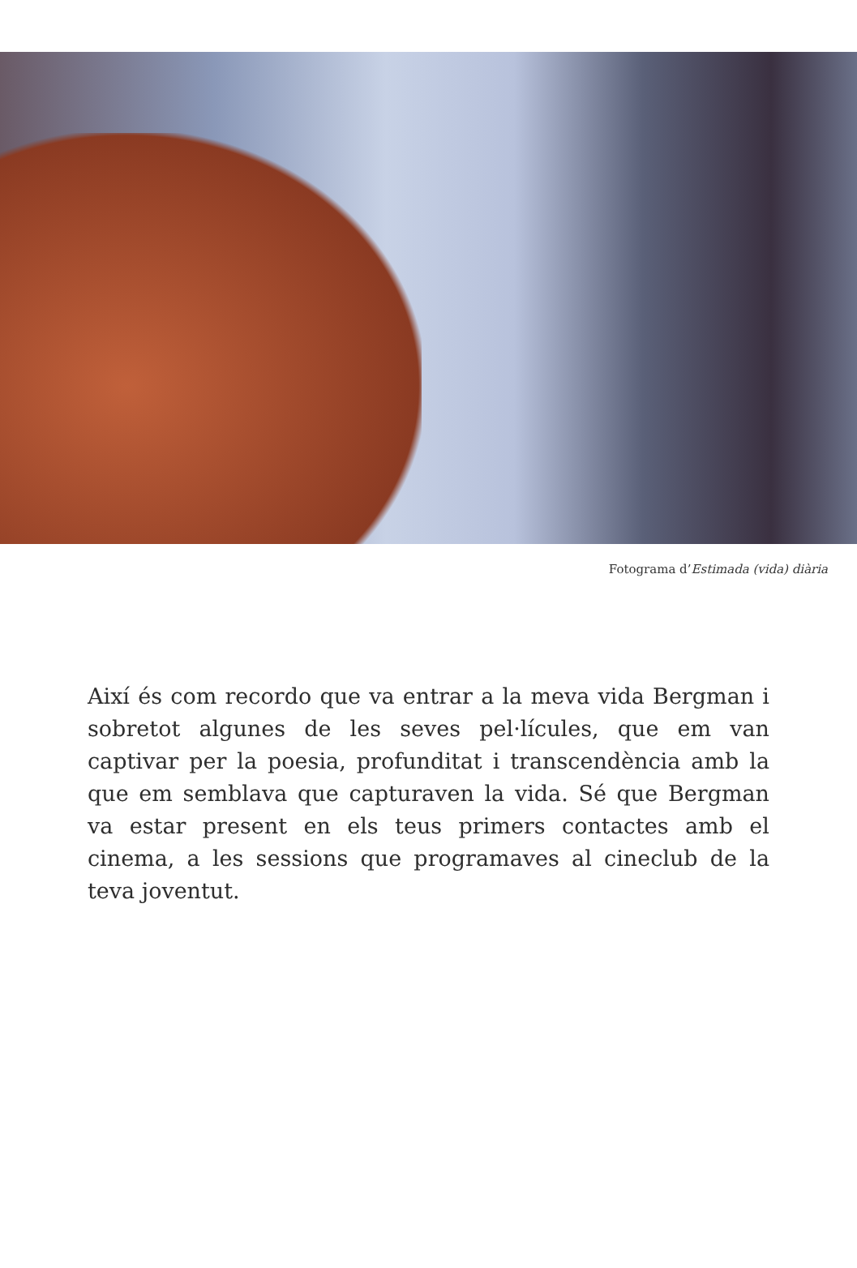Fotograma d’Estimada (vida) diària
Així és com recordo que va entrar a la meva vida Bergman i sobretot algunes de les seves pel·lícules, que em van captivar per la poesia, profunditat i transcendència amb la que em semblava que capturaven la vida. Sé que Bergman va estar present en els teus primers contactes amb el cinema, a les sessions que programaves al cineclub de la teva joventut.